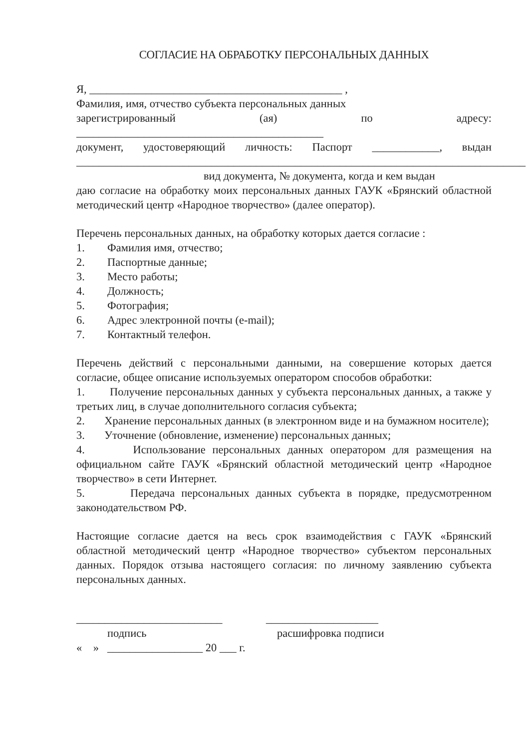СОГЛАСИЕ НА ОБРАБОТКУ ПЕРСОНАЛЬНЫХ ДАННЫХ
Я, _____________________________________________ ,
Фамилия, имя, отчество субъекта персональных данных
зарегистрированный (ая) по адресу:
____________________________________________
документ, удостоверяющий личность: Паспорт ____________, выдан
________________________________________________________________________________
вид документа, № документа, когда и кем выдан
даю согласие на обработку моих персональных данных ГАУК «Брянский областной методический центр «Народное творчество» (далее оператор).
Перечень персональных данных, на обработку которых дается согласие :
1. Фамилия имя, отчество;
2. Паспортные данные;
3. Место работы;
4. Должность;
5. Фотография;
6. Адрес электронной почты (e-mail);
7. Контактный телефон.
Перечень действий с персональными данными, на совершение которых дается согласие, общее описание используемых оператором способов обработки:
1. Получение персональных данных у субъекта персональных данных, а также у третьих лиц, в случае дополнительного согласия субъекта;
2. Хранение персональных данных (в электронном виде и на бумажном носителе);
3. Уточнение (обновление, изменение) персональных данных;
4. Использование персональных данных оператором для размещения на официальном сайте ГАУК «Брянский областной методический центр «Народное творчество» в сети Интернет.
5. Передача персональных данных субъекта в порядке, предусмотренном законодательством РФ.
Настоящие согласие дается на весь срок взаимодействия с ГАУК «Брянский областной методический центр «Народное творчество» субъектом персональных данных. Порядок отзыва настоящего согласия: по личному заявлению субъекта персональных данных.
__________________________ ____________________
подпись расшифровка подписи
« » _________________ 20 ___ г.